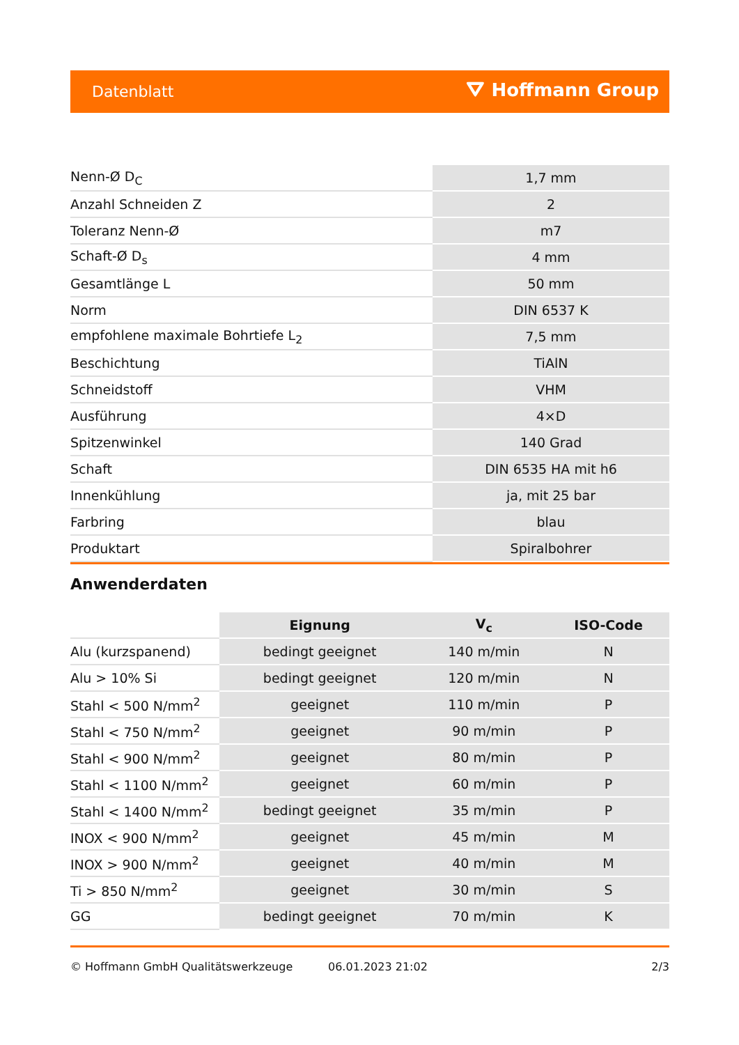Datenblatt ⛛ Hoffmann Group
| Nenn-Ø D<sub>C</sub> | 1,7 mm |
| Anzahl Schneiden Z | 2 |
| Toleranz Nenn-Ø | m7 |
| Schaft-Ø D<sub>s</sub> | 4 mm |
| Gesamtlänge L | 50 mm |
| Norm | DIN 6537 K |
| empfohlene maximale Bohrtiefe L<sub>2</sub> | 7,5 mm |
| Beschichtung | TiAlN |
| Schneidstoff | VHM |
| Ausführung | 4×D |
| Spitzenwinkel | 140 Grad |
| Schaft | DIN 6535 HA mit h6 |
| Innenkühlung | ja, mit 25 bar |
| Farbring | blau |
| Produktart | Spiralbohrer |
Anwenderdaten
| | Eignung | V<sub>c</sub> | ISO-Code |
| Alu (kurzspanend) | bedingt geeignet | 140 m/min | N |
| Alu > 10% Si | bedingt geeignet | 120 m/min | N |
| Stahl < 500 N/mm<sup>2</sup> | geeignet | 110 m/min | P |
| Stahl < 750 N/mm<sup>2</sup> | geeignet | 90 m/min | P |
| Stahl < 900 N/mm<sup>2</sup> | geeignet | 80 m/min | P |
| Stahl < 1100 N/mm<sup>2</sup> | geeignet | 60 m/min | P |
| Stahl < 1400 N/mm<sup>2</sup> | bedingt geeignet | 35 m/min | P |
| INOX < 900 N/mm<sup>2</sup> | geeignet | 45 m/min | M |
| INOX > 900 N/mm<sup>2</sup> | geeignet | 40 m/min | M |
| Ti > 850 N/mm<sup>2</sup> | geeignet | 30 m/min | S |
| GG | bedingt geeignet | 70 m/min | K |
© Hoffmann GmbH Qualitätswerkzeuge 06.01.2023 21:02 2/3